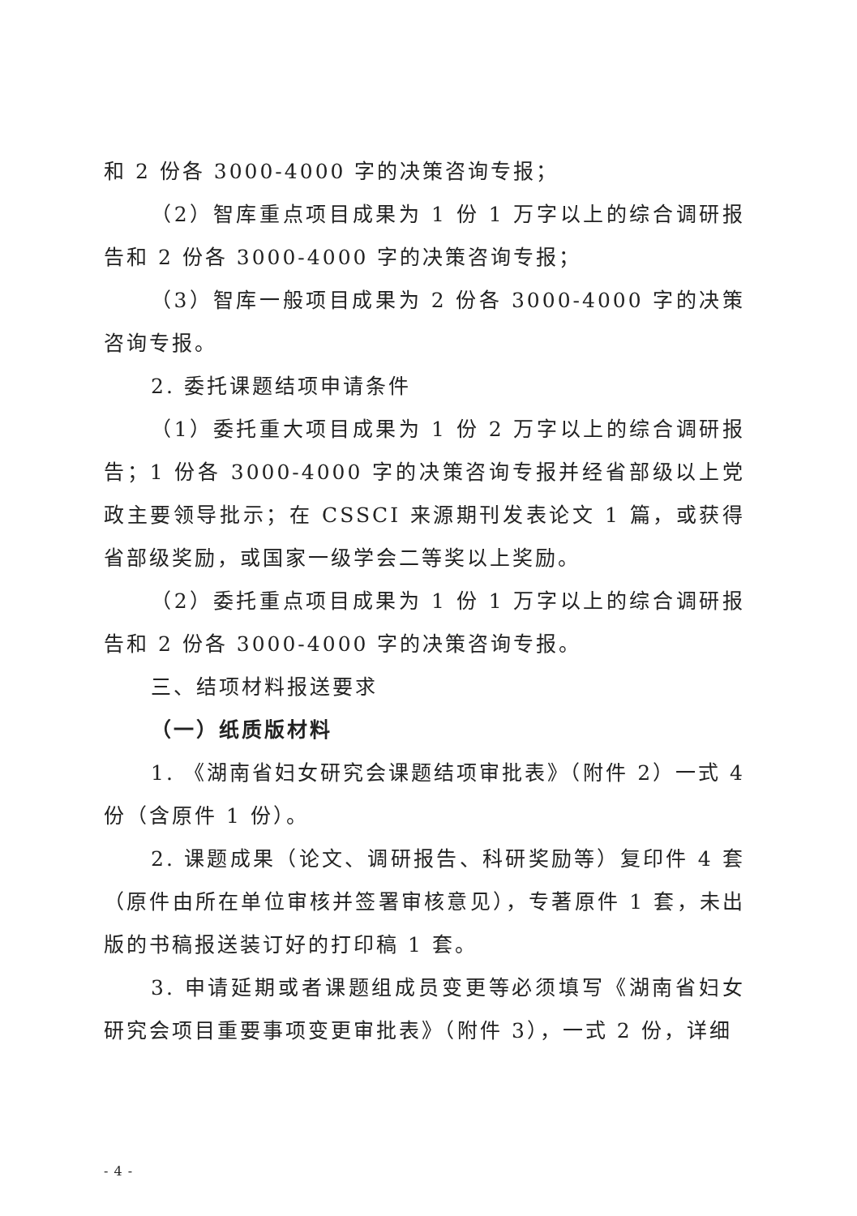和 2 份各 3000-4000 字的决策咨询专报；
（2）智库重点项目成果为 1 份 1 万字以上的综合调研报告和 2 份各 3000-4000 字的决策咨询专报；
（3）智库一般项目成果为 2 份各 3000-4000 字的决策咨询专报。
2. 委托课题结项申请条件
（1）委托重大项目成果为 1 份 2 万字以上的综合调研报告；1 份各 3000-4000 字的决策咨询专报并经省部级以上党政主要领导批示；在 CSSCI 来源期刊发表论文 1 篇，或获得省部级奖励，或国家一级学会二等奖以上奖励。
（2）委托重点项目成果为 1 份 1 万字以上的综合调研报告和 2 份各 3000-4000 字的决策咨询专报。
三、结项材料报送要求
（一）纸质版材料
1. 《湖南省妇女研究会课题结项审批表》（附件 2）一式 4 份（含原件 1 份）。
2. 课题成果（论文、调研报告、科研奖励等）复印件 4 套（原件由所在单位审核并签署审核意见），专著原件 1 套，未出版的书稿报送装订好的打印稿 1 套。
3. 申请延期或者课题组成员变更等必须填写《湖南省妇女研究会项目重要事项变更审批表》（附件 3），一式 2 份，详细
- 4 -